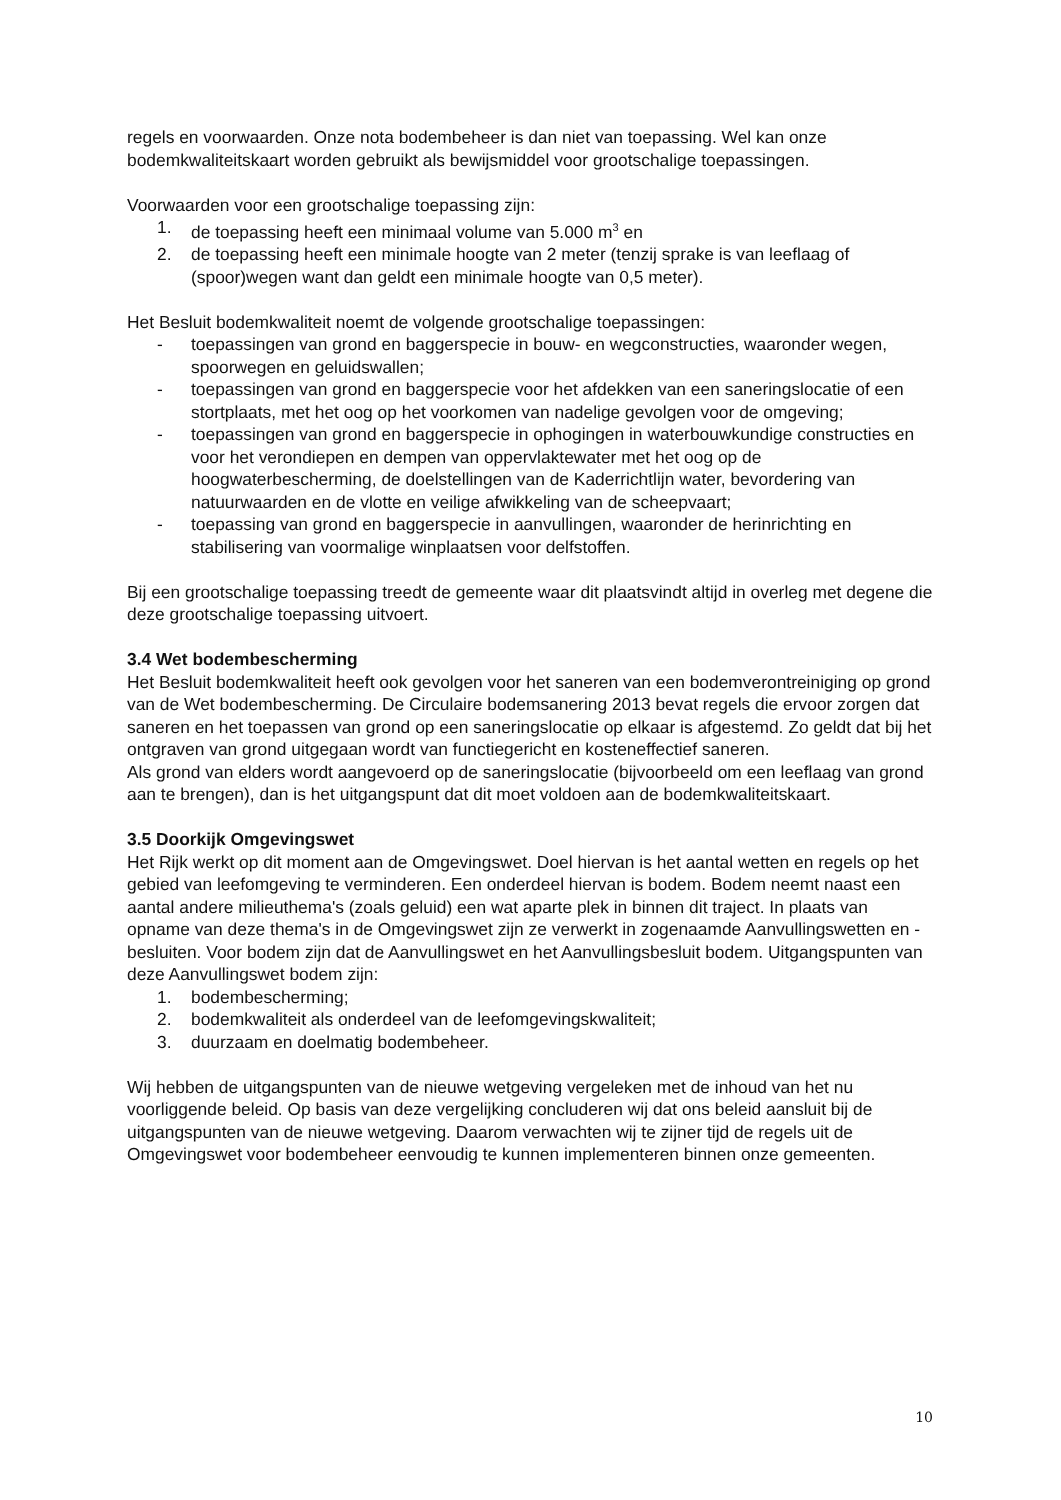regels en voorwaarden. Onze nota bodembeheer is dan niet van toepassing. Wel kan onze bodemkwaliteitskaart worden gebruikt als bewijsmiddel voor grootschalige toepassingen.
Voorwaarden voor een grootschalige toepassing zijn:
1. de toepassing heeft een minimaal volume van 5.000 m<sup>3</sup> en
2. de toepassing heeft een minimale hoogte van 2 meter (tenzij sprake is van leeflaag of (spoor)wegen want dan geldt een minimale hoogte van 0,5 meter).
Het Besluit bodemkwaliteit noemt de volgende grootschalige toepassingen:
- toepassingen van grond en baggerspecie in bouw- en wegconstructies, waaronder wegen, spoorwegen en geluidswallen;
- toepassingen van grond en baggerspecie voor het afdekken van een saneringslocatie of een stortplaats, met het oog op het voorkomen van nadelige gevolgen voor de omgeving;
- toepassingen van grond en baggerspecie in ophogingen in waterbouwkundige constructies en voor het verondiepen en dempen van oppervlaktewater met het oog op de hoogwaterbescherming, de doelstellingen van de Kaderrichtlijn water, bevordering van natuurwaarden en de vlotte en veilige afwikkeling van de scheepvaart;
- toepassing van grond en baggerspecie in aanvullingen, waaronder de herinrichting en stabilisering van voormalige winplaatsen voor delfstoffen.
Bij een grootschalige toepassing treedt de gemeente waar dit plaatsvindt altijd in overleg met degene die deze grootschalige toepassing uitvoert.
3.4 Wet bodembescherming
Het Besluit bodemkwaliteit heeft ook gevolgen voor het saneren van een bodemverontreiniging op grond van de Wet bodembescherming. De Circulaire bodemsanering 2013 bevat regels die ervoor zorgen dat saneren en het toepassen van grond op een saneringslocatie op elkaar is afgestemd. Zo geldt dat bij het ontgraven van grond uitgegaan wordt van functiegericht en kosteneffectief saneren.
Als grond van elders wordt aangevoerd op de saneringslocatie (bijvoorbeeld om een leeflaag van grond aan te brengen), dan is het uitgangspunt dat dit moet voldoen aan de bodemkwaliteitskaart.
3.5 Doorkijk Omgevingswet
Het Rijk werkt op dit moment aan de Omgevingswet. Doel hiervan is het aantal wetten en regels op het gebied van leefomgeving te verminderen. Een onderdeel hiervan is bodem. Bodem neemt naast een aantal andere milieuthema's (zoals geluid) een wat aparte plek in binnen dit traject. In plaats van opname van deze thema's in de Omgevingswet zijn ze verwerkt in zogenaamde Aanvullingswetten en -besluiten. Voor bodem zijn dat de Aanvullingswet en het Aanvullingsbesluit bodem. Uitgangspunten van deze Aanvullingswet bodem zijn:
1. bodembescherming;
2. bodemkwaliteit als onderdeel van de leefomgevingskwaliteit;
3. duurzaam en doelmatig bodembeheer.
Wij hebben de uitgangspunten van de nieuwe wetgeving vergeleken met de inhoud van het nu voorliggende beleid. Op basis van deze vergelijking concluderen wij dat ons beleid aansluit bij de uitgangspunten van de nieuwe wetgeving. Daarom verwachten wij te zijner tijd de regels uit de Omgevingswet voor bodembeheer eenvoudig te kunnen implementeren binnen onze gemeenten.
10